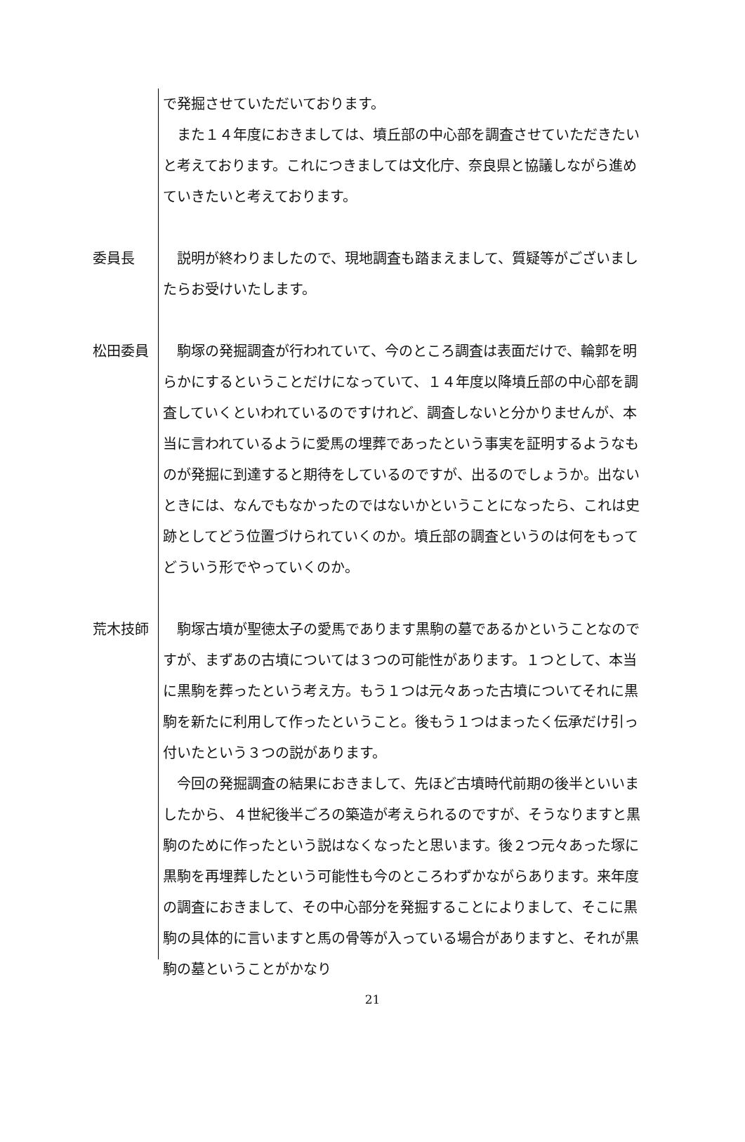で発掘させていただいております。
　また１４年度におきましては、墳丘部の中心部を調査させていただきたいと考えております。これにつきましては文化庁、奈良県と協議しながら進めていきたいと考えております。
委員長 　説明が終わりましたので、現地調査も踏まえまして、質疑等がございましたらお受けいたします。
松田委員 　駒塚の発掘調査が行われていて、今のところ調査は表面だけで、輪郭を明らかにするということだけになっていて、１４年度以降墳丘部の中心部を調査していくといわれているのですけれど、調査しないと分かりませんが、本当に言われているように愛馬の埋葬であったという事実を証明するようなものが発掘に到達すると期待をしているのですが、出るのでしょうか。出ないときには、なんでもなかったのではないかということになったら、これは史跡としてどう位置づけられていくのか。墳丘部の調査というのは何をもってどういう形でやっていくのか。
荒木技師 　駒塚古墳が聖徳太子の愛馬であります黒駒の墓であるかということなのですが、まずあの古墳については３つの可能性があります。１つとして、本当に黒駒を葬ったという考え方。もう１つは元々あった古墳についてそれに黒駒を新たに利用して作ったということ。後もう１つはまったく伝承だけ引っ付いたという３つの説があります。
　今回の発掘調査の結果におきまして、先ほど古墳時代前期の後半といいましたから、４世紀後半ごろの築造が考えられるのですが、そうなりますと黒駒のために作ったという説はなくなったと思います。後２つ元々あった塚に黒駒を再埋葬したという可能性も今のところわずかながらあります。来年度の調査におきまして、その中心部分を発掘することによりまして、そこに黒駒の具体的に言いますと馬の骨等が入っている場合がありますと、それが黒駒の墓ということがかなり
21